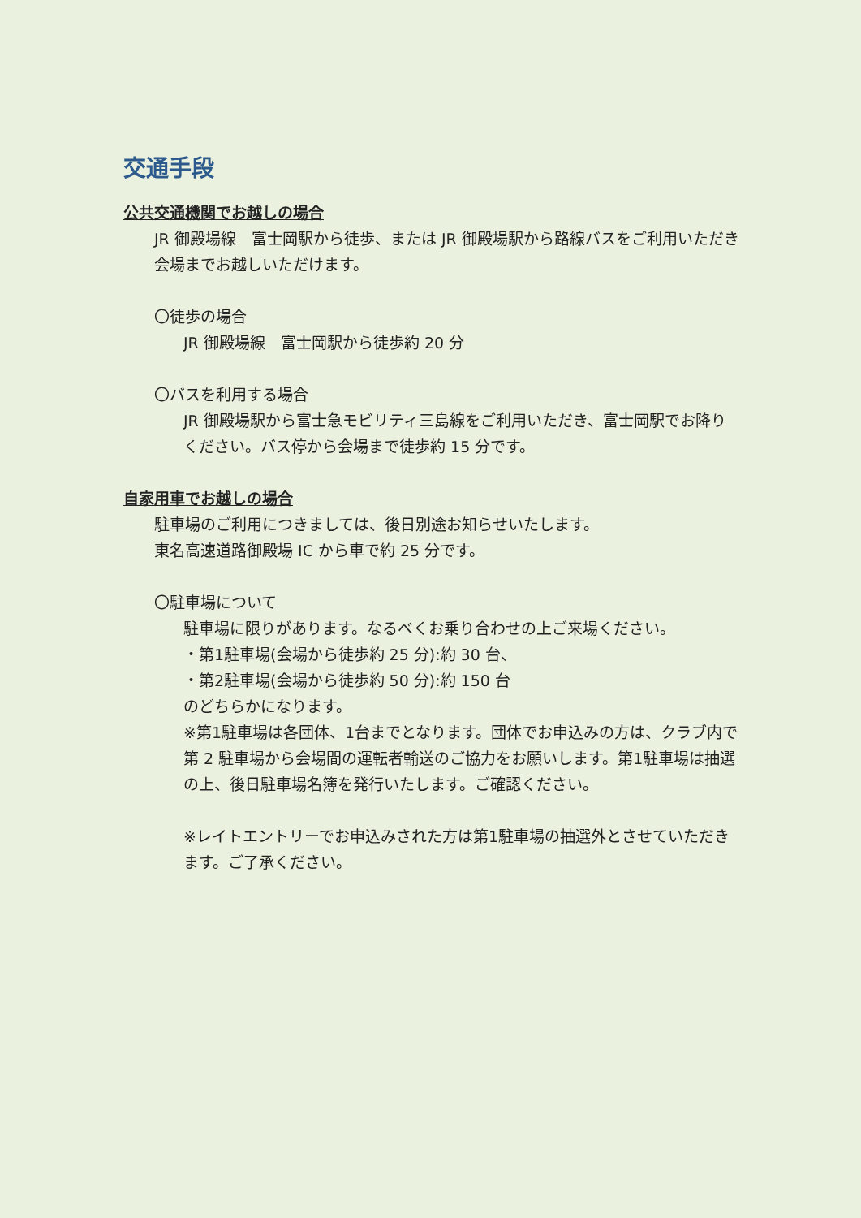交通手段
公共交通機関でお越しの場合
JR 御殿場線　富士岡駅から徒歩、または JR 御殿場駅から路線バスをご利用いただき会場までお越しいただけます。
〇徒歩の場合
JR 御殿場線　富士岡駅から徒歩約 20 分
〇バスを利用する場合
JR 御殿場駅から富士急モビリティ三島線をご利用いただき、富士岡駅でお降りください。バス停から会場まで徒歩約 15 分です。
自家用車でお越しの場合
駐車場のご利用につきましては、後日別途お知らせいたします。
東名高速道路御殿場 IC から車で約 25 分です。
〇駐車場について
駐車場に限りがあります。なるべくお乗り合わせの上ご来場ください。
・第1駐車場(会場から徒歩約 25 分):約 30 台、
・第2駐車場(会場から徒歩約 50 分):約 150 台
のどちらかになります。
※第1駐車場は各団体、1台までとなります。団体でお申込みの方は、クラブ内で第 2 駐車場から会場間の運転者輸送のご協力をお願いします。第1駐車場は抽選の上、後日駐車場名簿を発行いたします。ご確認ください。
※レイトエントリーでお申込みされた方は第1駐車場の抽選外とさせていただきます。ご了承ください。